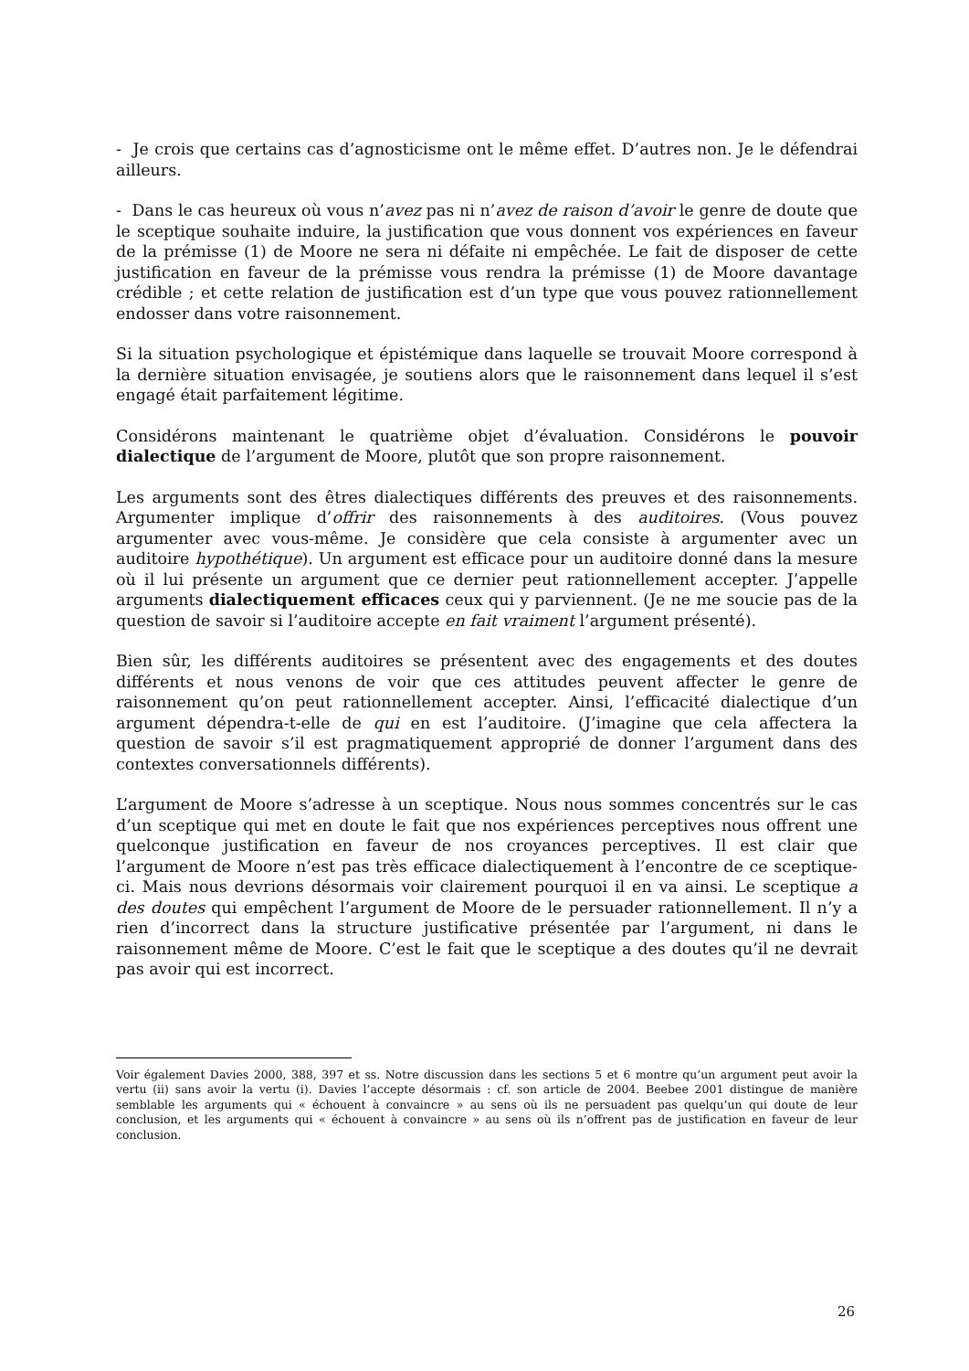- Je crois que certains cas d’agnosticisme ont le même effet. D’autres non. Je le défendrai ailleurs.
- Dans le cas heureux où vous n’avez pas ni n’avez de raison d’avoir le genre de doute que le sceptique souhaite induire, la justification que vous donnent vos expériences en faveur de la prémisse (1) de Moore ne sera ni défaite ni empêchée. Le fait de disposer de cette justification en faveur de la prémisse vous rendra la prémisse (1) de Moore davantage crédible ; et cette relation de justification est d’un type que vous pouvez rationnellement endosser dans votre raisonnement.
Si la situation psychologique et épistémique dans laquelle se trouvait Moore correspond à la dernière situation envisagée, je soutiens alors que le raisonnement dans lequel il s’est engagé était parfaitement légitime.
Considérons maintenant le quatrième objet d’évaluation. Considérons le pouvoir dialectique de l’argument de Moore, plutôt que son propre raisonnement.
Les arguments sont des êtres dialectiques différents des preuves et des raisonnements. Argumenter implique d’offrir des raisonnements à des auditoires. (Vous pouvez argumenter avec vous-même. Je considère que cela consiste à argumenter avec un auditoire hypothétique). Un argument est efficace pour un auditoire donné dans la mesure où il lui présente un argument que ce dernier peut rationnellement accepter. J’appelle arguments dialectiquement efficaces ceux qui y parviennent. (Je ne me soucie pas de la question de savoir si l’auditoire accepte en fait vraiment l’argument présenté).
Bien sûr, les différents auditoires se présentent avec des engagements et des doutes différents et nous venons de voir que ces attitudes peuvent affecter le genre de raisonnement qu’on peut rationnellement accepter. Ainsi, l’efficacité dialectique d’un argument dépendra-t-elle de qui en est l’auditoire. (J’imagine que cela affectera la question de savoir s’il est pragmatiquement approprié de donner l’argument dans des contextes conversationnels différents).
L’argument de Moore s’adresse à un sceptique. Nous nous sommes concentrés sur le cas d’un sceptique qui met en doute le fait que nos expériences perceptives nous offrent une quelconque justification en faveur de nos croyances perceptives. Il est clair que l’argument de Moore n’est pas très efficace dialectiquement à l’encontre de ce sceptique-ci. Mais nous devrions désormais voir clairement pourquoi il en va ainsi. Le sceptique a des doutes qui empêchent l’argument de Moore de le persuader rationnellement. Il n’y a rien d’incorrect dans la structure justificative présentée par l’argument, ni dans le raisonnement même de Moore. C’est le fait que le sceptique a des doutes qu’il ne devrait pas avoir qui est incorrect.
Voir également Davies 2000, 388, 397 et ss. Notre discussion dans les sections 5 et 6 montre qu’un argument peut avoir la vertu (ii) sans avoir la vertu (i). Davies l’accepte désormais : cf. son article de 2004. Beebee 2001 distingue de manière semblable les arguments qui « échouent à convaincre » au sens où ils ne persuadent pas quelqu’un qui doute de leur conclusion, et les arguments qui « échouent à convaincre » au sens où ils n’offrent pas de justification en faveur de leur conclusion.
26